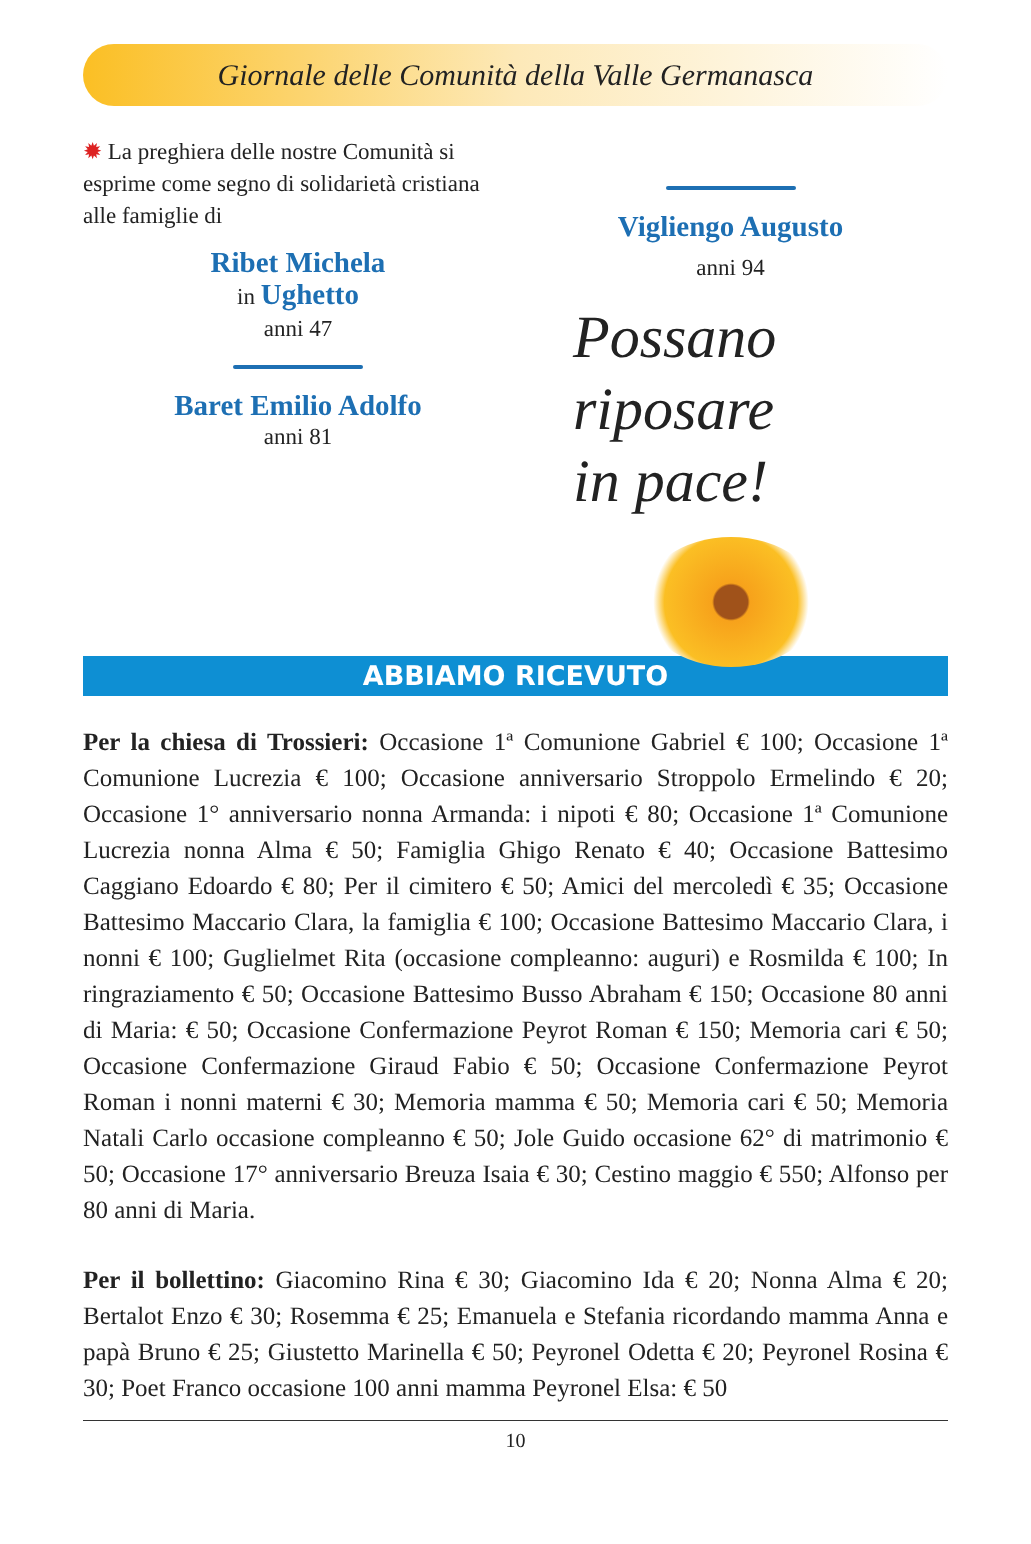Giornale delle Comunità della Valle Germanasca
✹ La preghiera delle nostre Comunità si esprime come segno di solidarietà cristiana alle famiglie di
Ribet Michela
in Ughetto
anni 47
Baret Emilio Adolfo
anni 81
Vigliengo Augusto
anni 94
Possano
riposare
in pace!
ABBIAMO RICEVUTO
Per la chiesa di Trossieri: Occasione 1ª Comunione Gabriel € 100; Occasione 1ª Comunione Lucrezia € 100; Occasione anniversario Stroppolo Ermelindo € 20; Occasione 1° anniversario nonna Armanda: i nipoti € 80; Occasione 1ª Comunione Lucrezia nonna Alma € 50; Famiglia Ghigo Renato € 40; Occasione Battesimo Caggiano Edoardo € 80; Per il cimitero € 50; Amici del mercoledì € 35; Occasione Battesimo Maccario Clara, la famiglia € 100; Occasione Battesimo Maccario Clara, i nonni € 100; Guglielmet Rita (occasione compleanno: auguri) e Rosmilda € 100; In ringraziamento € 50; Occasione Battesimo Busso Abraham € 150; Occasione 80 anni di Maria: € 50; Occasione Confermazione Peyrot Roman € 150; Memoria cari € 50; Occasione Confermazione Giraud Fabio € 50; Occasione Confermazione Peyrot Roman i nonni materni € 30; Memoria mamma € 50; Memoria cari € 50; Memoria Natali Carlo occasione compleanno € 50; Jole Guido occasione 62° di matrimonio € 50; Occasione 17° anniversario Breuza Isaia € 30; Cestino maggio € 550; Alfonso per 80 anni di Maria.
Per il bollettino: Giacomino Rina € 30; Giacomino Ida € 20; Nonna Alma € 20; Bertalot Enzo € 30; Rosemma € 25; Emanuela e Stefania ricordando mamma Anna e papà Bruno € 25; Giustetto Marinella € 50; Peyronel Odetta € 20; Peyronel Rosina € 30; Poet Franco occasione 100 anni mamma Peyronel Elsa: € 50
10